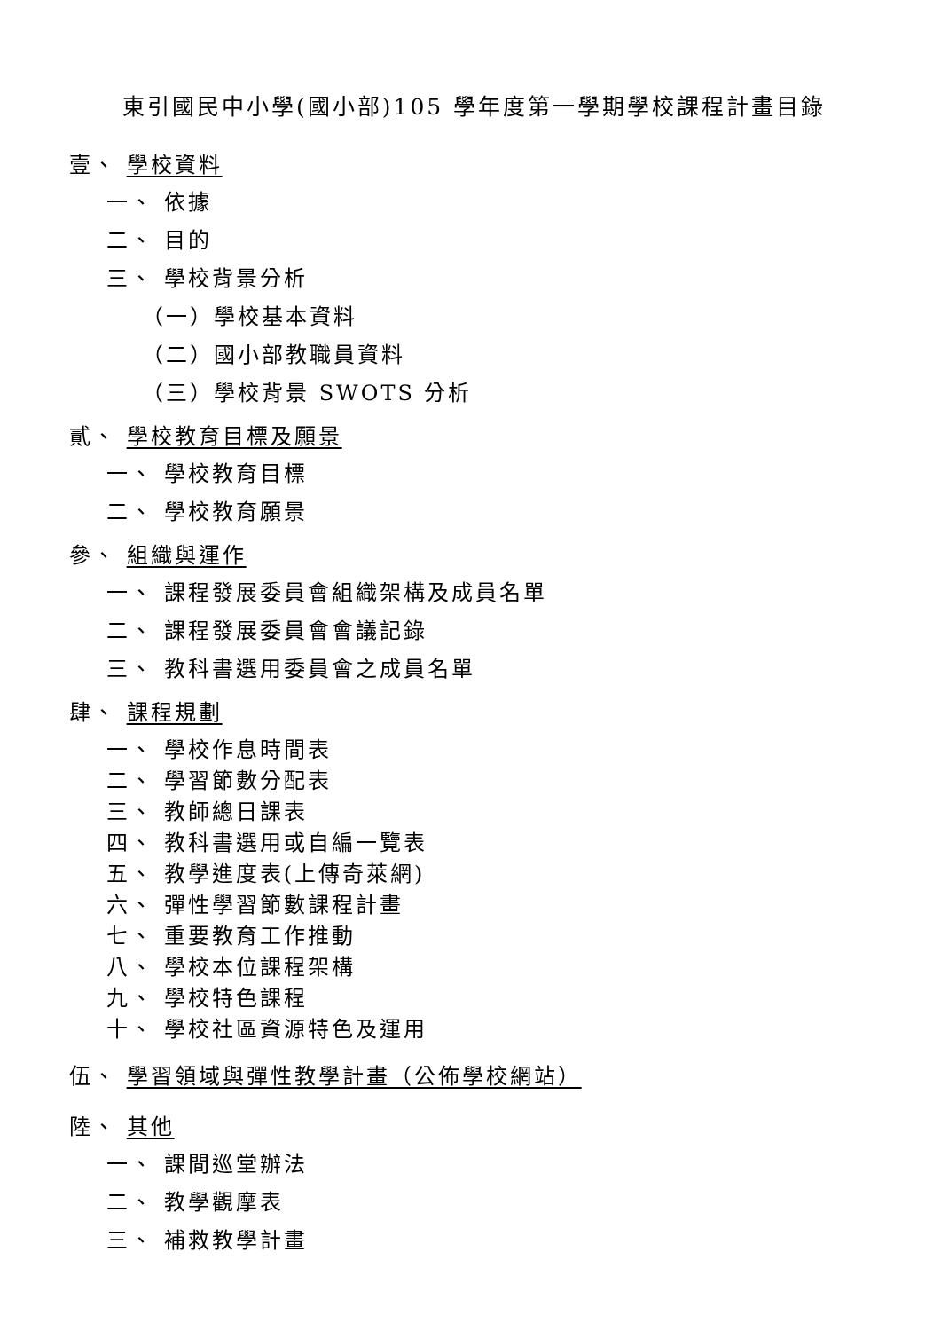東引國民中小學(國小部)105 學年度第一學期學校課程計畫目錄
壹、 學校資料
一、 依據
二、 目的
三、 學校背景分析
（一）學校基本資料
（二）國小部教職員資料
（三）學校背景 SWOTS 分析
貳、 學校教育目標及願景
一、 學校教育目標
二、 學校教育願景
參、 組織與運作
一、 課程發展委員會組織架構及成員名單
二、 課程發展委員會會議記錄
三、 教科書選用委員會之成員名單
肆、 課程規劃
一、 學校作息時間表
二、 學習節數分配表
三、 教師總日課表
四、 教科書選用或自編一覽表
五、 教學進度表(上傳奇萊網)
六、 彈性學習節數課程計畫
七、 重要教育工作推動
八、 學校本位課程架構
九、 學校特色課程
十、 學校社區資源特色及運用
伍、 學習領域與彈性教學計畫（公佈學校網站）
陸、 其他
一、 課間巡堂辦法
二、 教學觀摩表
三、 補救教學計畫